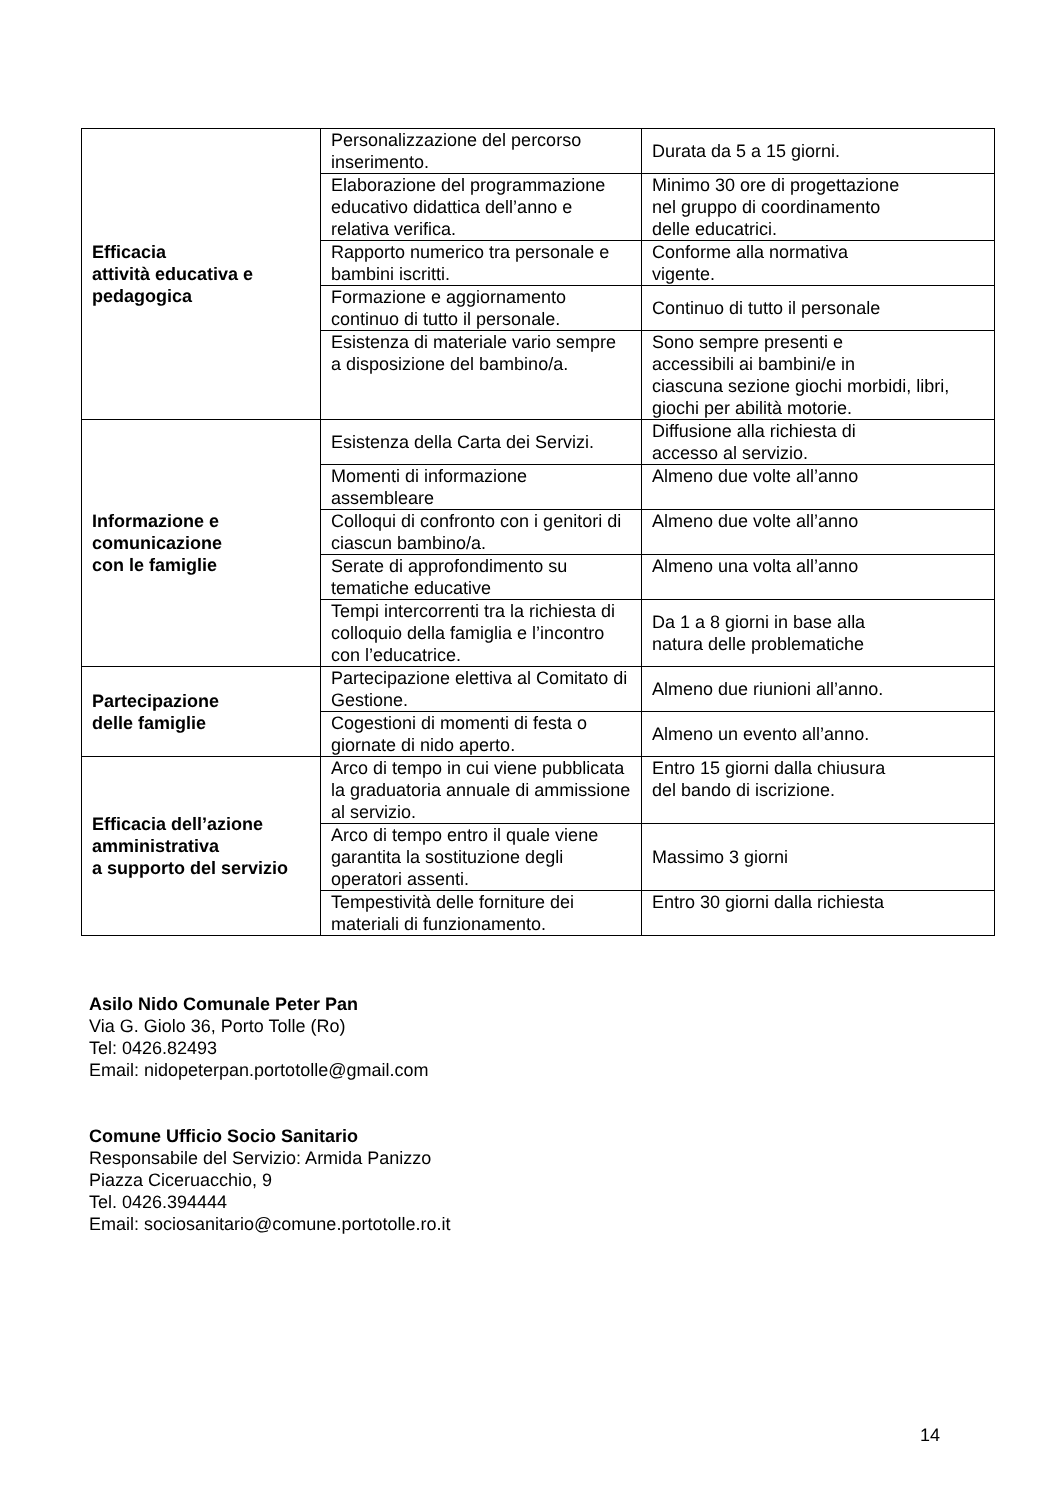| Efficacia attività educativa e pedagogica | Personalizzazione del percorso inserimento. | Durata da 5 a 15 giorni. |
| | Elaborazione del programmazione educativo didattica dell’anno e relativa verifica. | Minimo 30 ore di progettazione nel gruppo di coordinamento delle educatrici. |
| | Rapporto numerico tra personale e bambini iscritti. | Conforme alla normativa vigente. |
| | Formazione e aggiornamento continuo di tutto il personale. | Continuo di tutto il personale |
| | Esistenza di materiale vario sempre a disposizione del bambino/a. | Sono sempre presenti e accessibili ai bambini/e in ciascuna sezione giochi morbidi, libri, giochi per abilità motorie. |
| Informazione e comunicazione con le famiglie | Esistenza della Carta dei Servizi. | Diffusione alla richiesta di accesso al servizio. |
| | Momenti di informazione assembleare | Almeno due volte all’anno |
| | Colloqui di confronto con i genitori di ciascun bambino/a. | Almeno due volte all’anno |
| | Serate di approfondimento su tematiche educative | Almeno una volta all’anno |
| | Tempi intercorrenti tra la richiesta di colloquio della famiglia e l’incontro con l’educatrice. | Da 1 a 8 giorni in base alla natura delle problematiche |
| Partecipazione delle famiglie | Partecipazione elettiva al Comitato di Gestione. | Almeno due riunioni all’anno. |
| | Cogestioni di momenti di festa o giornate di nido aperto. | Almeno un evento all’anno. |
| Efficacia dell’azione amministrativa a supporto del servizio | Arco di tempo in cui viene pubblicata la graduatoria annuale di ammissione al servizio. | Entro 15 giorni dalla chiusura del bando di iscrizione. |
| | Arco di tempo entro il quale viene garantita la sostituzione degli operatori assenti. | Massimo 3 giorni |
| | Tempestività delle forniture dei materiali di funzionamento. | Entro 30 giorni dalla richiesta |
Asilo Nido Comunale Peter Pan
Via G. Giolo 36, Porto Tolle (Ro)
Tel: 0426.82493
Email: nidopeterpan.portotolle@gmail.com
Comune Ufficio Socio Sanitario
Responsabile del Servizio: Armida Panizzo
Piazza Ciceruacchio, 9
Tel. 0426.394444
Email: sociosanitario@comune.portotolle.ro.it
14